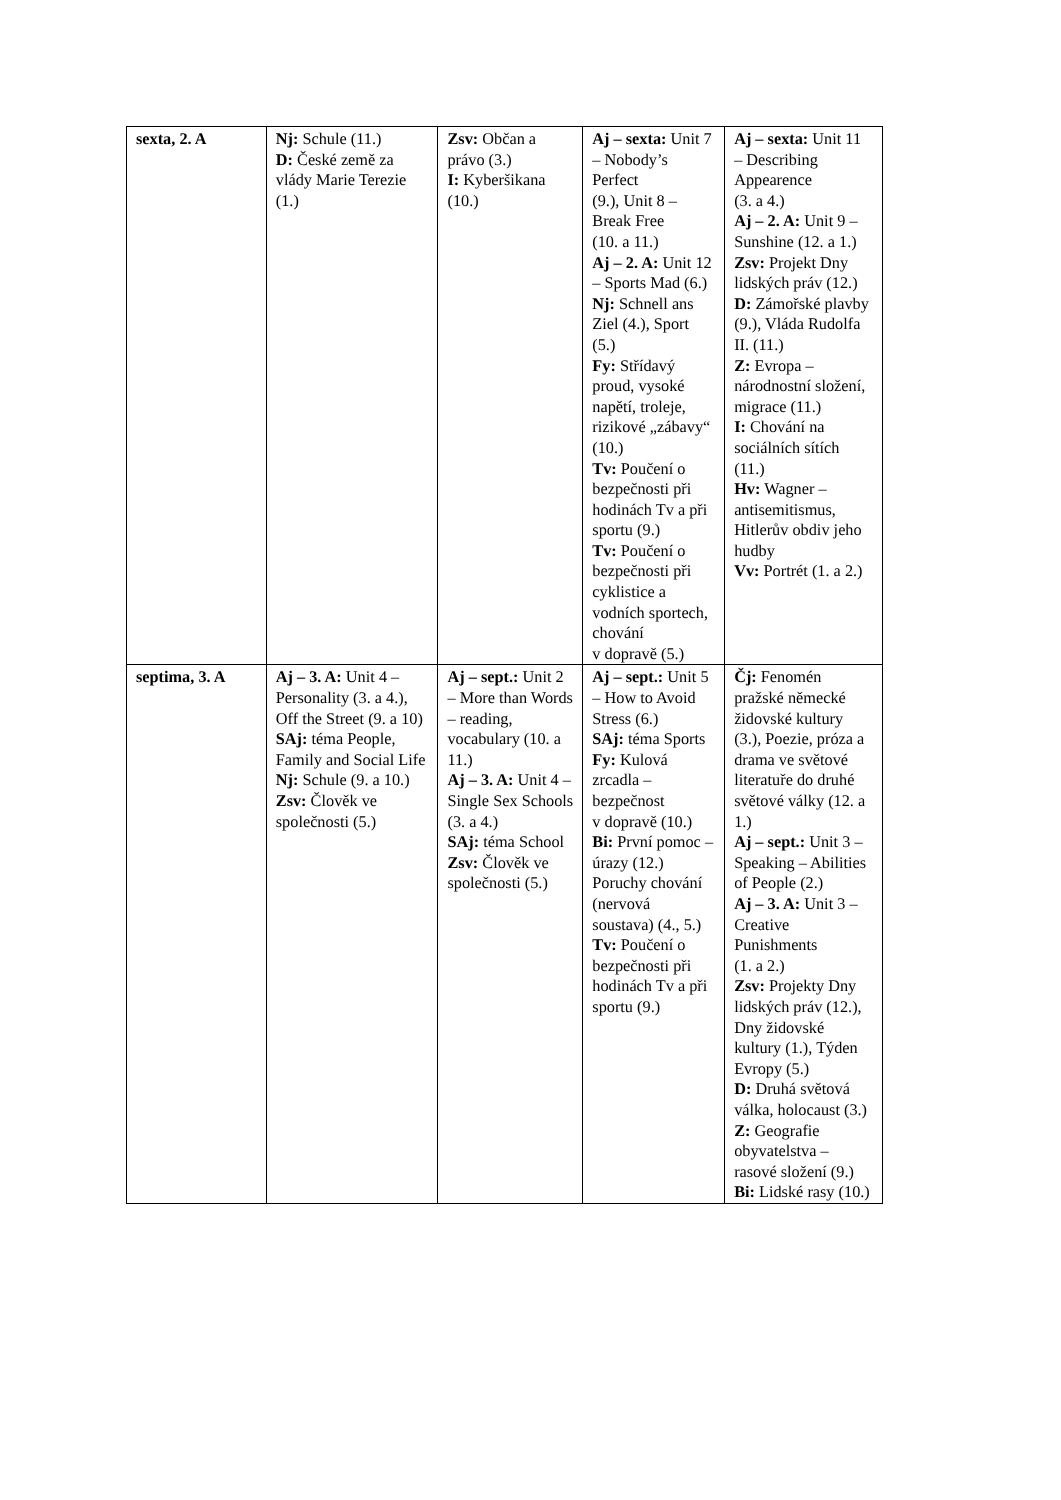| sexta, 2. A | Nj: Schule (11.) D: České země za vlády Marie Terezie (1.) | Zsv: Občan a právo (3.) I: Kyberšikana (10.) | Aj – sexta: Unit 7 – Nobody’s Perfect (9.), Unit 8 – Break Free (10. a 11.) Aj – 2. A: Unit 12 – Sports Mad (6.) Nj: Schnell ans Ziel (4.), Sport (5.) Fy: Střídavý proud, vysoké napětí, troleje, rizikové „zábavy“ (10.) Tv: Poučení o bezpečnosti při hodinách Tv a při sportu (9.) Tv: Poučení o bezpečnosti při cyklistice a vodních sportech, chování v dopravě (5.) | Aj – sexta: Unit 11 – Describing Appearence (3. a 4.) Aj – 2. A: Unit 9 – Sunshine (12. a 1.) Zsv: Projekt Dny lidských práv (12.) D: Zámořské plavby (9.), Vláda Rudolfa II. (11.) Z: Evropa – národnostní složení, migrace (11.) I: Chování na sociálních sítích (11.) Hv: Wagner – antisemitismus, Hitlerův obdiv jeho hudby Vv: Portrét (1. a 2.) |
| septima, 3. A | Aj – 3. A: Unit 4 – Personality (3. a 4.), Off the Street (9. a 10) SAj: téma People, Family and Social Life Nj: Schule (9. a 10.) Zsv: Člověk ve společnosti (5.) | Aj – sept.: Unit 2 – More than Words – reading, vocabulary (10. a 11.) Aj – 3. A: Unit 4 – Single Sex Schools (3. a 4.) SAj: téma School Zsv: Člověk ve společnosti (5.) | Aj – sept.: Unit 5 – How to Avoid Stress (6.) SAj: téma Sports Fy: Kulová zrcadla – bezpečnost v dopravě (10.) Bi: První pomoc – úrazy (12.) Poruchy chování (nervová soustava) (4., 5.) Tv: Poučení o bezpečnosti při hodinách Tv a při sportu (9.) | Čj: Fenomén pražské německé židovské kultury (3.), Poezie, próza a drama ve světové literatuře do druhé světové války (12. a 1.) Aj – sept.: Unit 3 – Speaking – Abilities of People (2.) Aj – 3. A: Unit 3 – Creative Punishments (1. a 2.) Zsv: Projekty Dny lidských práv (12.), Dny židovské kultury (1.), Týden Evropy (5.) D: Druhá světová válka, holocaust (3.) Z: Geografie obyvatelstva – rasové složení (9.) Bi: Lidské rasy (10.) |